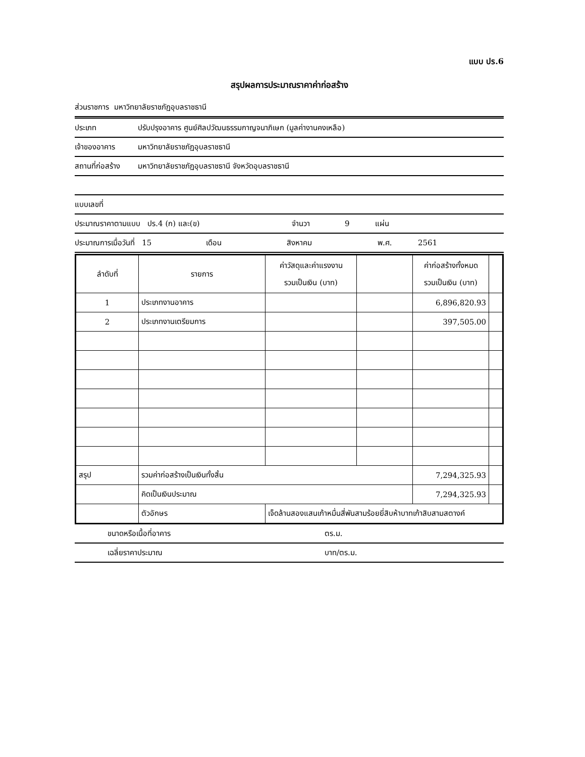แบบ ปร.6
สรุปผลการประมาณราคาค่าก่อสร้าง
ส่วนราชการ มหาวิทยาลัยราชภัฏอุบลราชธานี
ประเภท ปรับปรุงอาคาร ศูนย์ศิลปวัฒนธรรมกาญจนาภิเษก (มูลค่างานคงเหลือ)
เจ้าของอาคาร มหาวิทยาลัยราชภัฏอุบลราชธานี
สถานที่ก่อสร้าง มหาวิทยาลัยราชภัฏอุบลราชธานี จังหวัดอุบลราชธานี
แบบเลขที่
ประมาณราคาตามแบบ ปร.4 (ก) และ(ข) จำนวา 9 แผ่น
ประมาณการเมื่อวันที่ 15 เดือน สิงหาคม พ.ศ. 2561
| ลำดับที่ | รายการ | ค่าวัสดุและค่าแรงงาน รวมเป็นเงิน (บาท) | | ค่าก่อสร้างทั้งหมด รวมเป็นเงิน (บาท) | |
| --- | --- | --- | --- | --- | --- |
| 1 | ประเภทงานอาคาร | | | 6,896,820.93 | |
| 2 | ประเภทงานเตรียมการ | | | 397,505.00 | |
| สรุป | รวมค่าก่อสร้างเป็นเงินทั้งสิ้น | | | 7,294,325.93 | |
| | คิดเป็นเงินประมาณ | | | 7,294,325.93 | |
| | ตัวอักษร | เจ็ดล้านสองแสนเก้าหมื่นสี่พันสามร้อยยี่สิบห้าบาทเก้าสิบสามสตางค์ | | | |
ขนาดหรือเนื้อที่อาคาร ตร.ม.
เฉลี่ยราคาประมาณ บาท/ตร.ม.